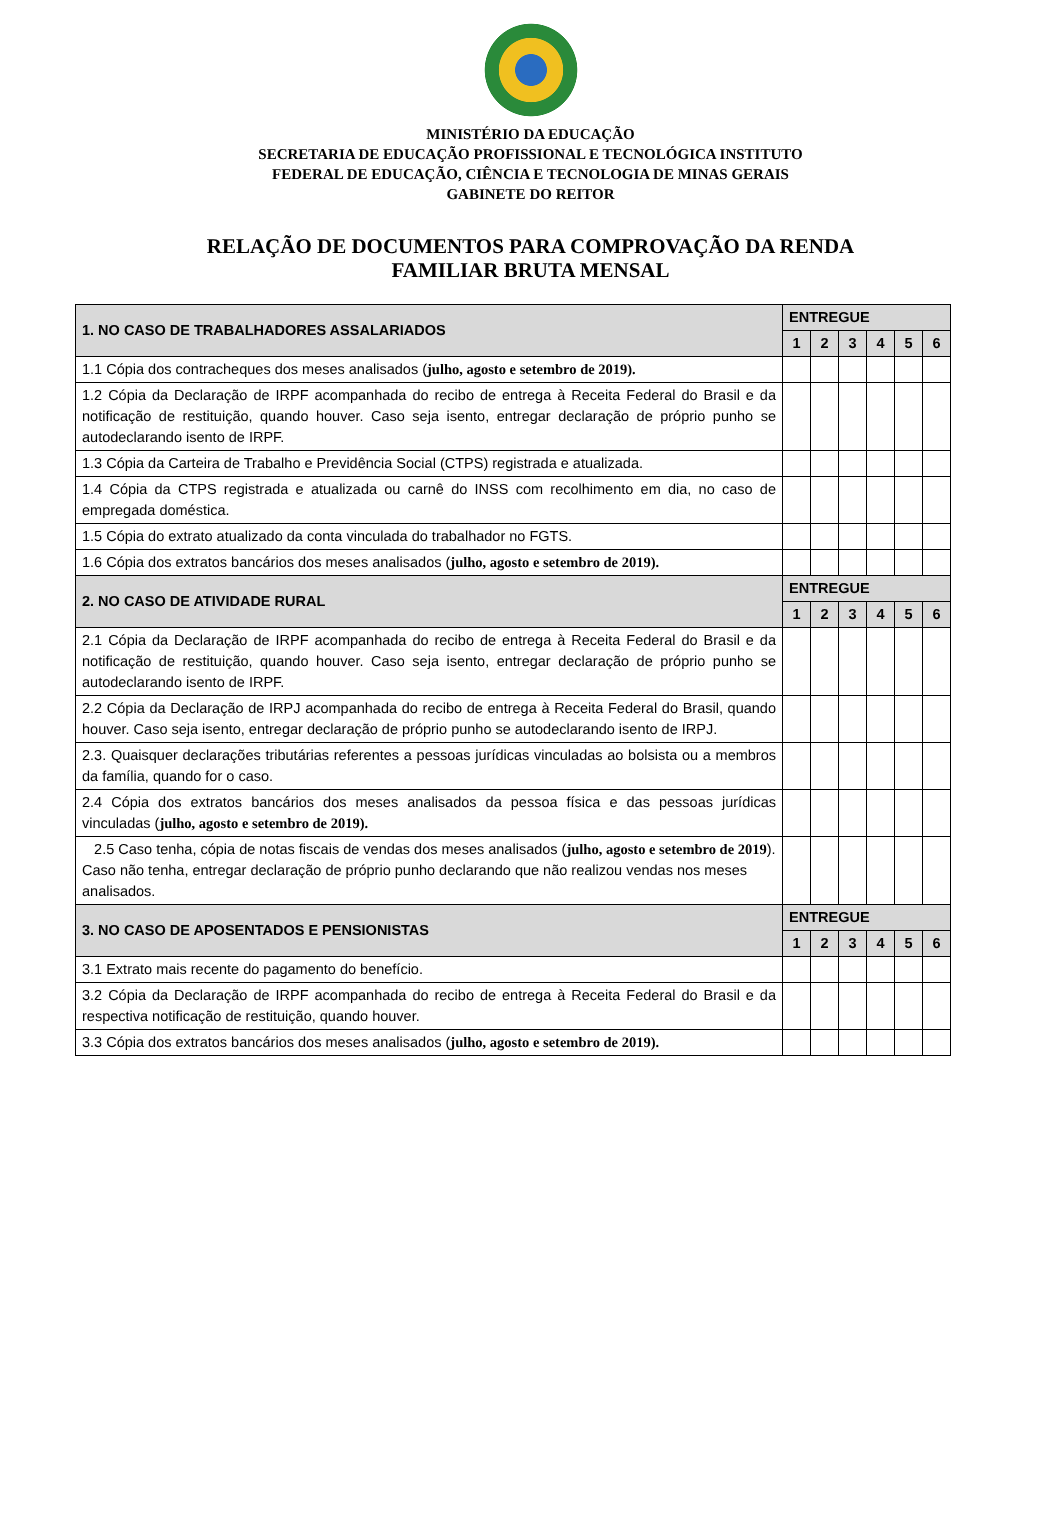MINISTÉRIO DA EDUCAÇÃO
SECRETARIA DE EDUCAÇÃO PROFISSIONAL E TECNOLÓGICA INSTITUTO
FEDERAL DE EDUCAÇÃO, CIÊNCIA E TECNOLOGIA DE MINAS GERAIS
GABINETE DO REITOR
RELAÇÃO DE DOCUMENTOS PARA COMPROVAÇÃO DA RENDA
FAMILIAR BRUTA MENSAL
| 1. NO CASO DE TRABALHADORES ASSALARIADOS | ENTREGUE | | | | | |
| --- | --- | --- | --- | --- | --- | --- |
| | 1 | 2 | 3 | 4 | 5 | 6 |
| 1.1 Cópia dos contracheques dos meses analisados ( julho, agosto e setembro de 2019). | | | | | | |
| 1.2 Cópia da Declaração de IRPF acompanhada do recibo de entrega à Receita Federal do Brasil e da notificação de restituição, quando houver. Caso seja isento, entregar declaração de próprio punho se autodeclarando isento de IRPF. | | | | | | |
| 1.3 Cópia da Carteira de Trabalho e Previdência Social (CTPS) registrada e atualizada. | | | | | | |
| 1.4 Cópia da CTPS registrada e atualizada ou carnê do INSS com recolhimento em dia, no caso de empregada doméstica. | | | | | | |
| 1.5 Cópia do extrato atualizado da conta vinculada do trabalhador no FGTS. | | | | | | |
| 1.6 Cópia dos extratos bancários dos meses analisados ( julho, agosto e setembro de 2019). | | | | | | |
| 2. NO CASO DE ATIVIDADE RURAL | ENTREGUE | | | | | |
| | 1 | 2 | 3 | 4 | 5 | 6 |
| 2.1 Cópia da Declaração de IRPF acompanhada do recibo de entrega à Receita Federal do Brasil e da notificação de restituição, quando houver. Caso seja isento, entregar declaração de próprio punho se autodeclarando isento de IRPF. | | | | | | |
| 2.2 Cópia da Declaração de IRPJ acompanhada do recibo de entrega à Receita Federal do Brasil, quando houver. Caso seja isento, entregar declaração de próprio punho se autodeclarando isento de IRPJ. | | | | | | |
| 2.3. Quaisquer declarações tributárias referentes a pessoas jurídicas vinculadas ao bolsista ou a membros da família, quando for o caso. | | | | | | |
| 2.4 Cópia dos extratos bancários dos meses analisados da pessoa física e das pessoas jurídicas vinculadas ( julho, agosto e setembro de 2019). | | | | | | |
| 2.5 Caso tenha, cópia de notas fiscais de vendas dos meses analisados ( julho, agosto e setembro de 2019 ). Caso não tenha, entregar declaração de próprio punho declarando que não realizou vendas nos meses analisados. | | | | | | |
| 3. NO CASO DE APOSENTADOS E PENSIONISTAS | ENTREGUE | | | | | |
| | 1 | 2 | 3 | 4 | 5 | 6 |
| 3.1 Extrato mais recente do pagamento do benefício. | | | | | | |
| 3.2 Cópia da Declaração de IRPF acompanhada do recibo de entrega à Receita Federal do Brasil e da respectiva notificação de restituição, quando houver. | | | | | | |
| 3.3 Cópia dos extratos bancários dos meses analisados ( julho, agosto e setembro de 2019). | | | | | | |